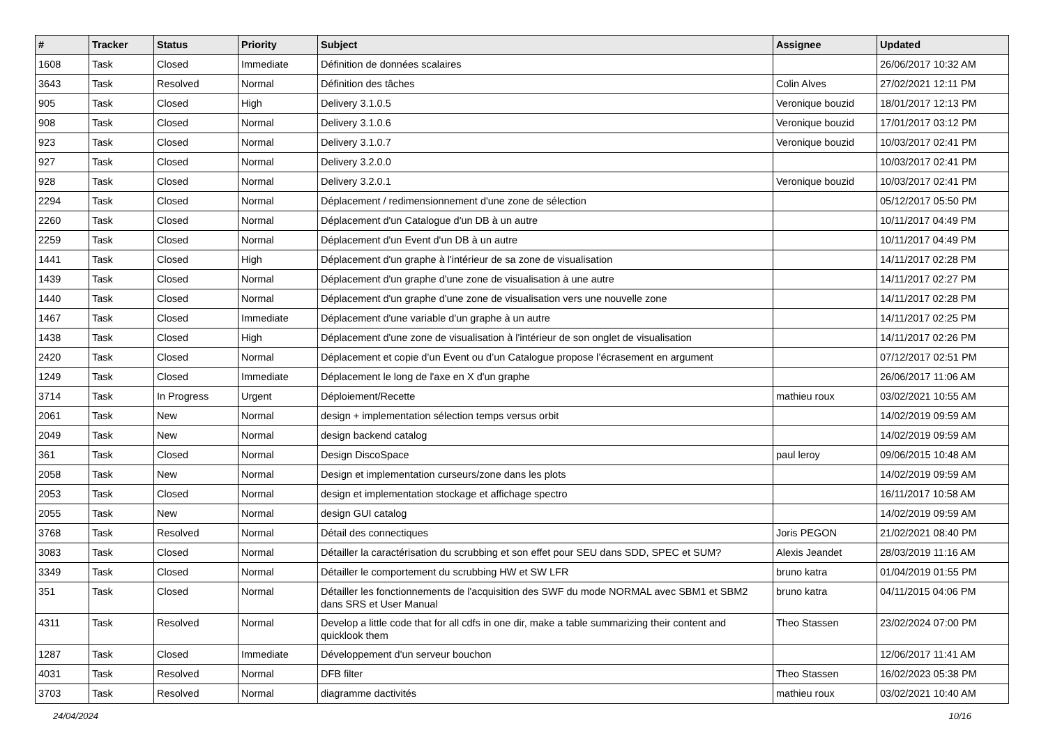| # | Tracker | Status | Priority | Subject | Assignee | Updated |
| --- | --- | --- | --- | --- | --- | --- |
| 1608 | Task | Closed | Immediate | Définition de données scalaires | | 26/06/2017 10:32 AM |
| 3643 | Task | Resolved | Normal | Définition des tâches | Colin Alves | 27/02/2021 12:11 PM |
| 905 | Task | Closed | High | Delivery 3.1.0.5 | Veronique bouzid | 18/01/2017 12:13 PM |
| 908 | Task | Closed | Normal | Delivery 3.1.0.6 | Veronique bouzid | 17/01/2017 03:12 PM |
| 923 | Task | Closed | Normal | Delivery 3.1.0.7 | Veronique bouzid | 10/03/2017 02:41 PM |
| 927 | Task | Closed | Normal | Delivery 3.2.0.0 | | 10/03/2017 02:41 PM |
| 928 | Task | Closed | Normal | Delivery 3.2.0.1 | Veronique bouzid | 10/03/2017 02:41 PM |
| 2294 | Task | Closed | Normal | Déplacement / redimensionnement d'une zone de sélection | | 05/12/2017 05:50 PM |
| 2260 | Task | Closed | Normal | Déplacement d'un Catalogue d'un DB à un autre | | 10/11/2017 04:49 PM |
| 2259 | Task | Closed | Normal | Déplacement d'un Event d'un DB à un autre | | 10/11/2017 04:49 PM |
| 1441 | Task | Closed | High | Déplacement d'un graphe à l'intérieur de sa zone de visualisation | | 14/11/2017 02:28 PM |
| 1439 | Task | Closed | Normal | Déplacement d'un graphe d'une zone de visualisation à une autre | | 14/11/2017 02:27 PM |
| 1440 | Task | Closed | Normal | Déplacement d'un graphe d'une zone de visualisation vers une nouvelle zone | | 14/11/2017 02:28 PM |
| 1467 | Task | Closed | Immediate | Déplacement d'une variable d'un graphe à un autre | | 14/11/2017 02:25 PM |
| 1438 | Task | Closed | High | Déplacement d'une zone de visualisation à l'intérieur de son onglet de visualisation | | 14/11/2017 02:26 PM |
| 2420 | Task | Closed | Normal | Déplacement et copie d’un Event ou d’un Catalogue propose l’écrasement en argument | | 07/12/2017 02:51 PM |
| 1249 | Task | Closed | Immediate | Déplacement le long de l'axe en X d'un graphe | | 26/06/2017 11:06 AM |
| 3714 | Task | In Progress | Urgent | Déploiement/Recette | mathieu roux | 03/02/2021 10:55 AM |
| 2061 | Task | New | Normal | design + implementation sélection temps versus orbit | | 14/02/2019 09:59 AM |
| 2049 | Task | New | Normal | design backend catalog | | 14/02/2019 09:59 AM |
| 361 | Task | Closed | Normal | Design DiscoSpace | paul leroy | 09/06/2015 10:48 AM |
| 2058 | Task | New | Normal | Design et implementation curseurs/zone dans les plots | | 14/02/2019 09:59 AM |
| 2053 | Task | Closed | Normal | design et implementation stockage et affichage spectro | | 16/11/2017 10:58 AM |
| 2055 | Task | New | Normal | design GUI catalog | | 14/02/2019 09:59 AM |
| 3768 | Task | Resolved | Normal | Détail des connectiques | Joris PEGON | 21/02/2021 08:40 PM |
| 3083 | Task | Closed | Normal | Détailler la caractérisation du scrubbing et son effet pour SEU dans SDD, SPEC et SUM? | Alexis Jeandet | 28/03/2019 11:16 AM |
| 3349 | Task | Closed | Normal | Détailler le comportement du scrubbing HW et SW LFR | bruno katra | 01/04/2019 01:55 PM |
| 351 | Task | Closed | Normal | Détailler les fonctionnements de l'acquisition des SWF du mode NORMAL avec SBM1 et SBM2 dans SRS et User Manual | bruno katra | 04/11/2015 04:06 PM |
| 4311 | Task | Resolved | Normal | Develop a little code that for all cdfs in one dir, make a table summarizing their content and quicklook them | Theo Stassen | 23/02/2024 07:00 PM |
| 1287 | Task | Closed | Immediate | Développement d'un serveur bouchon | | 12/06/2017 11:41 AM |
| 4031 | Task | Resolved | Normal | DFB filter | Theo Stassen | 16/02/2023 05:38 PM |
| 3703 | Task | Resolved | Normal | diagramme dactivités | mathieu roux | 03/02/2021 10:40 AM |
24/04/2024 10/16